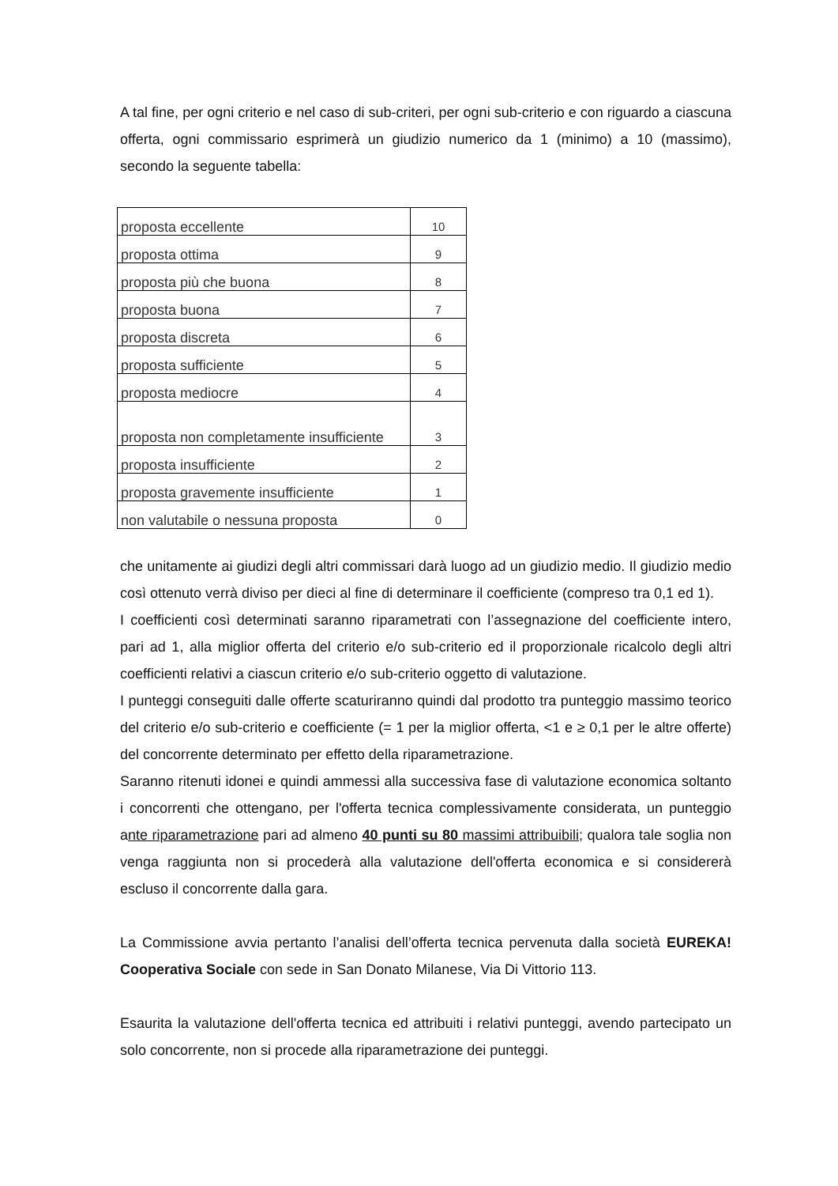A tal fine, per ogni criterio e nel caso di sub-criteri, per ogni sub-criterio e con riguardo a ciascuna offerta, ogni commissario esprimerà un giudizio numerico da 1 (minimo) a 10 (massimo), secondo la seguente tabella:
| proposta eccellente | 10 |
| proposta ottima | 9 |
| proposta più che buona | 8 |
| proposta buona | 7 |
| proposta discreta | 6 |
| proposta sufficiente | 5 |
| proposta mediocre | 4 |
| proposta non completamente insufficiente | 3 |
| proposta insufficiente | 2 |
| proposta gravemente insufficiente | 1 |
| non valutabile o nessuna proposta | 0 |
che unitamente ai giudizi degli altri commissari darà luogo ad un giudizio medio. Il giudizio medio così ottenuto verrà diviso per dieci al fine di determinare il coefficiente (compreso tra 0,1 ed 1).
I coefficienti così determinati saranno riparametrati con l’assegnazione del coefficiente intero, pari ad 1, alla miglior offerta del criterio e/o sub-criterio ed il proporzionale ricalcolo degli altri coefficienti relativi a ciascun criterio e/o sub-criterio oggetto di valutazione.
I punteggi conseguiti dalle offerte scaturiranno quindi dal prodotto tra punteggio massimo teorico del criterio e/o sub-criterio e coefficiente (= 1 per la miglior offerta, <1 e ≥ 0,1 per le altre offerte) del concorrente determinato per effetto della riparametrazione.
Saranno ritenuti idonei e quindi ammessi alla successiva fase di valutazione economica soltanto i concorrenti che ottengano, per l'offerta tecnica complessivamente considerata, un punteggio ante riparametrazione pari ad almeno 40 punti su 80 massimi attribuibili; qualora tale soglia non venga raggiunta non si procederà alla valutazione dell'offerta economica e si considererà escluso il concorrente dalla gara.
La Commissione avvia pertanto l’analisi dell’offerta tecnica pervenuta dalla società EUREKA! Cooperativa Sociale con sede in San Donato Milanese, Via Di Vittorio 113.
Esaurita la valutazione dell'offerta tecnica ed attribuiti i relativi punteggi, avendo partecipato un solo concorrente, non si procede alla riparametrazione dei punteggi.